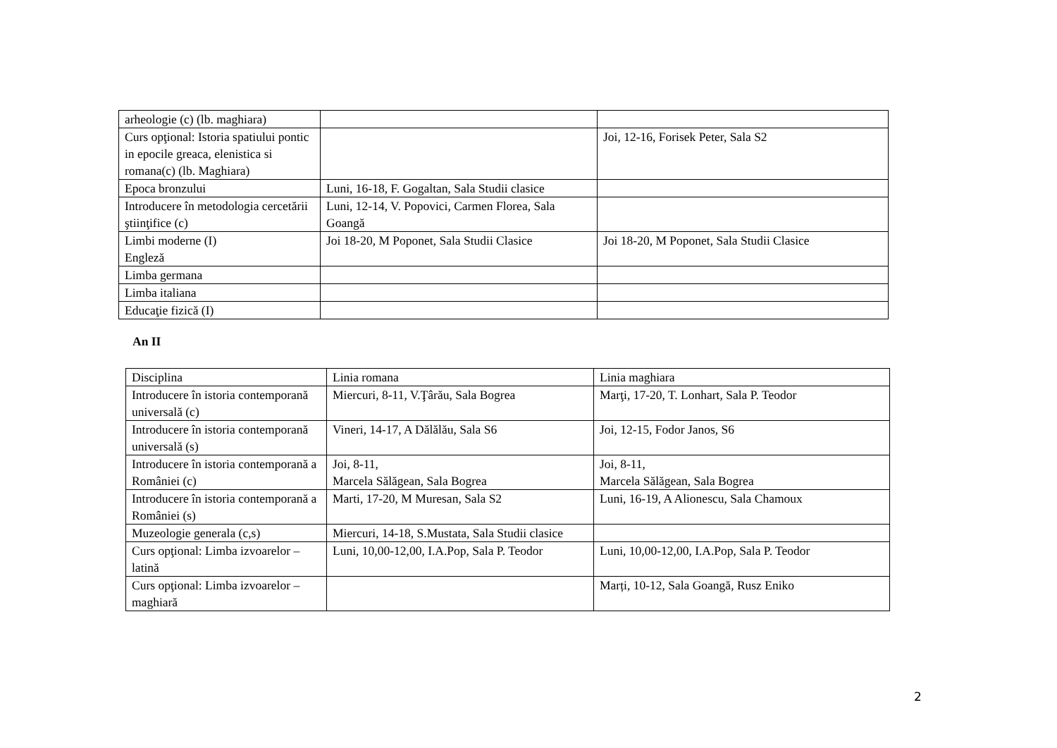| arheologie (c) (lb. maghiara) | | |
| Curs opţional: Istoria spatiului pontic in epocile greaca, elenistica si romana(c) (lb. Maghiara) | | Joi, 12-16, Forisek Peter, Sala S2 |
| Epoca bronzului | Luni, 16-18, F. Gogaltan, Sala Studii clasice | |
| Introducere în metodologia cercetării ştiinţifice (c) | Luni, 12-14, V. Popovici, Carmen Florea, Sala Goangă | |
| Limbi moderne (I) Engleză | Joi 18-20, M Poponet, Sala Studii Clasice | Joi 18-20, M Poponet, Sala Studii Clasice |
| Limba germana | | |
| Limba italiana | | |
| Educaţie fizică (I) | | |
An II
| Disciplina | Linia romana | Linia maghiara |
| Introducere în istoria contemporană universală (c) | Miercuri, 8-11, V.Ţârău, Sala Bogrea | Marţi, 17-20, T. Lonhart, Sala P. Teodor |
| Introducere în istoria contemporană universală (s) | Vineri, 14-17, A Dălălău, Sala S6 | Joi, 12-15, Fodor Janos, S6 |
| Introducere în istoria contemporană a României (c) | Joi, 8-11, Marcela Sălăgean, Sala Bogrea | Joi, 8-11, Marcela Sălăgean, Sala Bogrea |
| Introducere în istoria contemporană a României (s) | Marti, 17-20, M Muresan, Sala S2 | Luni, 16-19, A Alionescu, Sala Chamoux |
| Muzeologie generala (c,s) | Miercuri, 14-18, S.Mustata, Sala Studii clasice | |
| Curs opţional: Limba izvoarelor – latină | Luni, 10,00-12,00, I.A.Pop, Sala P. Teodor | Luni, 10,00-12,00, I.A.Pop, Sala P. Teodor |
| Curs opţional: Limba izvoarelor – maghiară | | Marți, 10-12, Sala Goangă, Rusz Eniko |
2